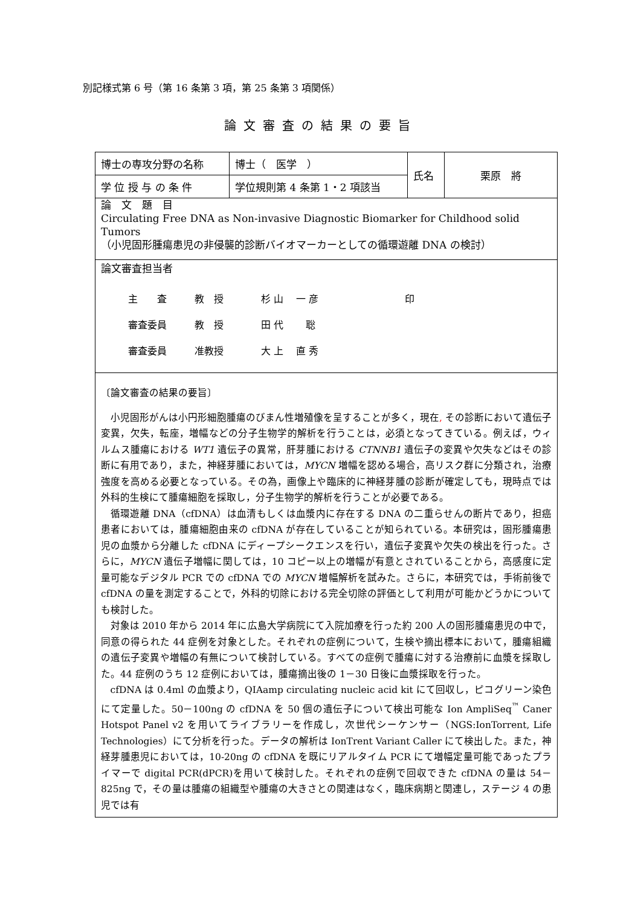別記様式第 6 号（第 16 条第 3 項，第 25 条第 3 項関係）
論文審査の結果の要旨
| 博士の専攻分野の名称 | 博士（ 医学 ） | 氏名 | 栗原 將 |
| 学 位 授 与 の 条 件 | 学位規則第 4 条第 1・2 項該当 | | |
| 論 文 題 目 Circulating Free DNA as Non-invasive Diagnostic Biomarker for Childhood solid Tumors （小児固形腫瘍患児の非侵襲的診断バイオマーカーとしての循環遊離 DNA の検討） | | | |
| 論文審査担当者 主 査 教 授 杉 山 一 彦 印 審査委員 教 授 田 代 聡 審査委員 准教授 大 上 直 秀 | | | |
| 〔論文審査の結果の要旨〕 小児固形がんは小円形細胞腫瘍のびまん性増殖像を呈することが多く，現在 , その診断において遺伝子変異，欠失，転座，増幅などの分子生物学的解析を行うことは，必須となってきている。例えば，ウィルムス腫瘍における WT1 遺伝子の異常，肝芽腫における CTNNB1 遺伝子の変異や欠失などはその診断に有用であり，また，神経芽腫においては， MYCN 増幅を認める場合，高リスク群に分類され，治療強度を高める必要となっている。その為，画像上や臨床的に神経芽腫の診断が確定しても，現時点では外科的生検にて腫瘍細胞を採取し，分子生物学的解析を行うことが必要である。 循環遊離 DNA（cfDNA）は血清もしくは血漿内に存在する DNA の二重らせんの断片であり，担癌患者においては，腫瘍細胞由来の cfDNA が存在していることが知られている。本研究は，固形腫瘍患児の血漿から分離した cfDNA にディープシークエンスを行い，遺伝子変異や欠失の検出を行った。さらに， MYCN 遺伝子増幅に関しては，10 コピー以上の増幅が有意とされていることから，高感度に定量可能なデジタル PCR での cfDNA での MYCN 増幅解析を試みた。さらに，本研究では，手術前後で cfDNA の量を測定することで，外科的切除における完全切除の評価として利用が可能かどうかについても検討した。 対象は 2010 年から 2014 年に広島大学病院にて入院加療を行った約 200 人の固形腫瘍患児の中で，同意の得られた 44 症例を対象とした。それぞれの症例について，生検や摘出標本において，腫瘍組織の遺伝子変異や増幅の有無について検討している。すべての症例で腫瘍に対する治療前に血漿を採取した。44 症例のうち 12 症例においては，腫瘍摘出後の 1－30 日後に血漿採取を行った。 cfDNA は 0.4ml の血漿より，QIAamp circulating nucleic acid kit にて回収し，ピコグリーン染色にて定量した。50－100ng の cfDNA を 50 個の遺伝子について検出可能な Ion AmpliSeq<sup>™</sup> Caner Hotspot Panel v2 を用いてライブラリーを作成し，次世代シーケンサー（NGS:IonTorrent, Life Technologies）にて分析を行った。データの解析は IonTrent Variant Caller にて検出した。また，神経芽腫患児においては，10-20ng の cfDNA を既にリアルタイム PCR にて増幅定量可能であったプライマーで digital PCR(dPCR)を用いて検討した。それぞれの症例で回収できた cfDNA の量は 54－825ng で，その量は腫瘍の組織型や腫瘍の大きさとの関連はなく，臨床病期と関連し，ステージ 4 の患児では有 | | | |